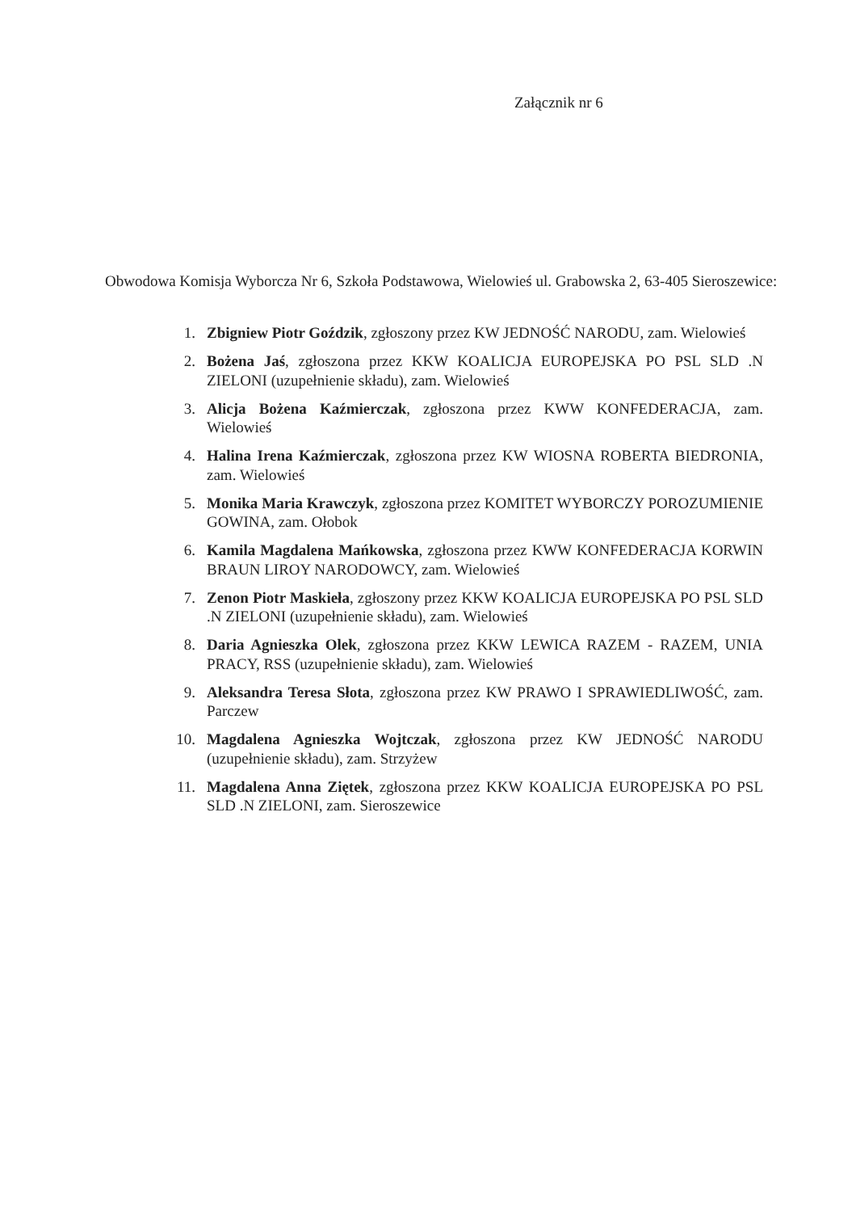Załącznik nr 6
Obwodowa Komisja Wyborcza Nr 6, Szkoła Podstawowa, Wielowieś ul. Grabowska 2, 63-405 Sieroszewice:
1. Zbigniew Piotr Goździk, zgłoszony przez KW JEDNOŚĆ NARODU, zam. Wielowieś
2. Bożena Jaś, zgłoszona przez KKW KOALICJA EUROPEJSKA PO PSL SLD .N ZIELONI (uzupełnienie składu), zam. Wielowieś
3. Alicja Bożena Kaźmierczak, zgłoszona przez KWW KONFEDERACJA, zam. Wielowieś
4. Halina Irena Kaźmierczak, zgłoszona przez KW WIOSNA ROBERTA BIEDRONIA, zam. Wielowieś
5. Monika Maria Krawczyk, zgłoszona przez KOMITET WYBORCZY POROZUMIENIE GOWINA, zam. Ołobok
6. Kamila Magdalena Mańkowska, zgłoszona przez KWW KONFEDERACJA KORWIN BRAUN LIROY NARODOWCY, zam. Wielowieś
7. Zenon Piotr Maskieła, zgłoszony przez KKW KOALICJA EUROPEJSKA PO PSL SLD .N ZIELONI (uzupełnienie składu), zam. Wielowieś
8. Daria Agnieszka Olek, zgłoszona przez KKW LEWICA RAZEM - RAZEM, UNIA PRACY, RSS (uzupełnienie składu), zam. Wielowieś
9. Aleksandra Teresa Słota, zgłoszona przez KW PRAWO I SPRAWIEDLIWOŚĆ, zam. Parczew
10. Magdalena Agnieszka Wojtczak, zgłoszona przez KW JEDNOŚĆ NARODU (uzupełnienie składu), zam. Strzyżew
11. Magdalena Anna Ziętek, zgłoszona przez KKW KOALICJA EUROPEJSKA PO PSL SLD .N ZIELONI, zam. Sieroszewice